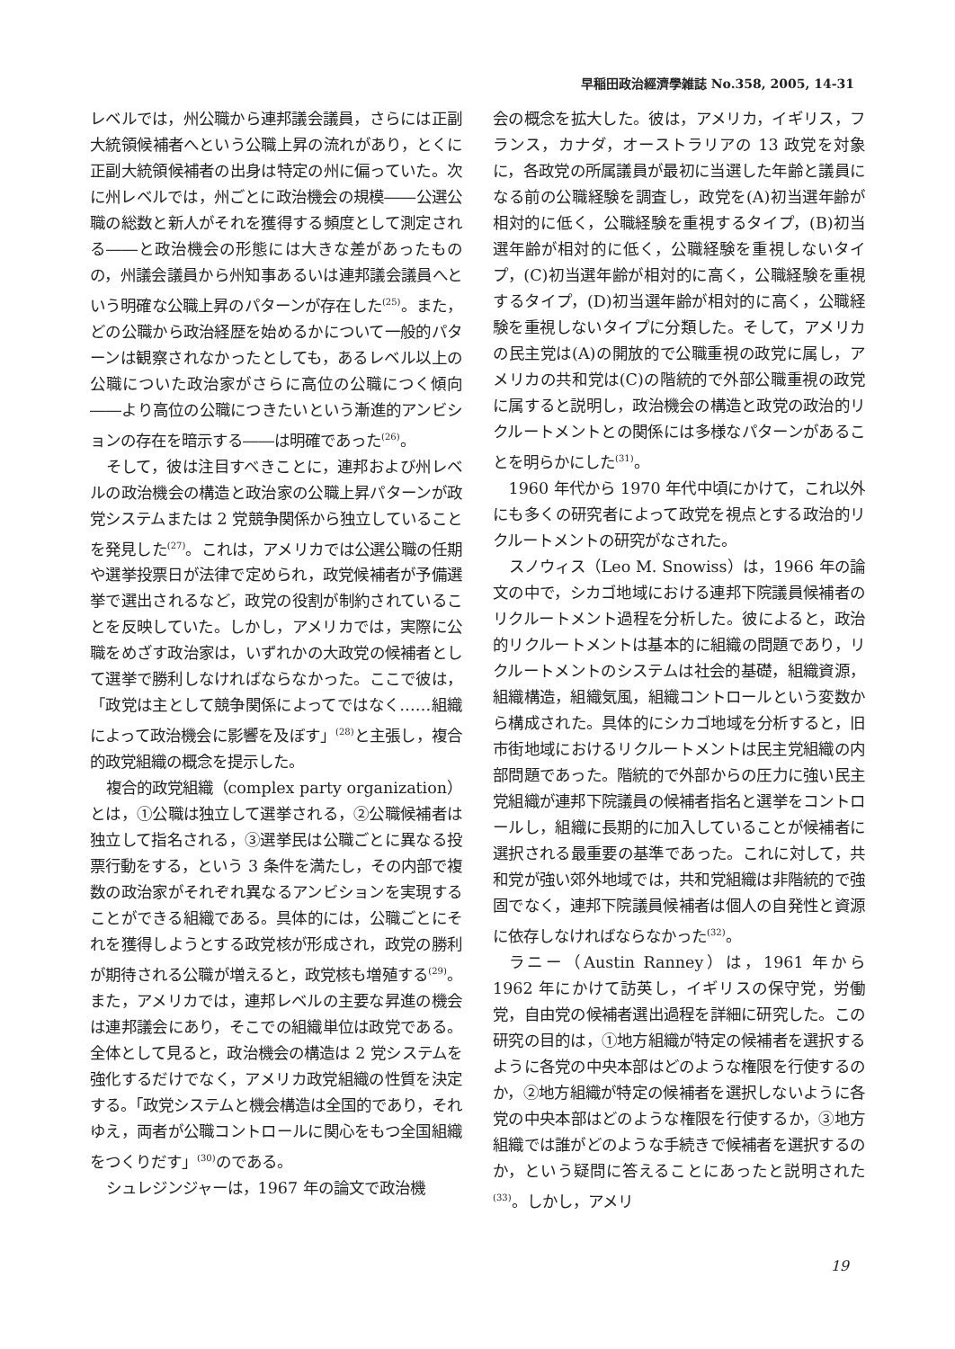早稲田政治經濟學雑誌 No.358, 2005, 14-31
レベルでは，州公職から連邦議会議員，さらには正副大統領候補者へという公職上昇の流れがあり，とくに正副大統領候補者の出身は特定の州に偏っていた。次に州レベルでは，州ごとに政治機会の規模――公選公職の総数と新人がそれを獲得する頻度として測定される――と政治機会の形態には大きな差があったものの，州議会議員から州知事あるいは連邦議会議員へという明確な公職上昇のパターンが存在した<sup>(25)</sup>。また，どの公職から政治経歴を始めるかについて一般的パターンは観察されなかったとしても，あるレベル以上の公職についた政治家がさらに高位の公職につく傾向――より高位の公職につきたいという漸進的アンビションの存在を暗示する――は明確であった<sup>(26)</sup>。
そして，彼は注目すべきことに，連邦および州レベルの政治機会の構造と政治家の公職上昇パターンが政党システムまたは 2 党競争関係から独立していることを発見した<sup>(27)</sup>。これは，アメリカでは公選公職の任期や選挙投票日が法律で定められ，政党候補者が予備選挙で選出されるなど，政党の役割が制約されていることを反映していた。しかし，アメリカでは，実際に公職をめざす政治家は，いずれかの大政党の候補者として選挙で勝利しなければならなかった。ここで彼は，「政党は主として競争関係によってではなく……組織によって政治機会に影響を及ぼす」<sup>(28)</sup>と主張し，複合的政党組織の概念を提示した。
複合的政党組織（complex party organization）とは，①公職は独立して選挙される，②公職候補者は独立して指名される，③選挙民は公職ごとに異なる投票行動をする，という 3 条件を満たし，その内部で複数の政治家がそれぞれ異なるアンビションを実現することができる組織である。具体的には，公職ごとにそれを獲得しようとする政党核が形成され，政党の勝利が期待される公職が増えると，政党核も増殖する<sup>(29)</sup>。また，アメリカでは，連邦レベルの主要な昇進の機会は連邦議会にあり，そこでの組織単位は政党である。全体として見ると，政治機会の構造は 2 党システムを強化するだけでなく，アメリカ政党組織の性質を決定する。「政党システムと機会構造は全国的であり，それゆえ，両者が公職コントロールに関心をもつ全国組織をつくりだす」<sup>(30)</sup>のである。
シュレジンジャーは，1967 年の論文で政治機
会の概念を拡大した。彼は，アメリカ，イギリス，フランス，カナダ，オーストラリアの 13 政党を対象に，各政党の所属議員が最初に当選した年齢と議員になる前の公職経験を調査し，政党を(A)初当選年齢が相対的に低く，公職経験を重視するタイプ，(B)初当選年齢が相対的に低く，公職経験を重視しないタイプ，(C)初当選年齢が相対的に高く，公職経験を重視するタイプ，(D)初当選年齢が相対的に高く，公職経験を重視しないタイプに分類した。そして，アメリカの民主党は(A)の開放的で公職重視の政党に属し，アメリカの共和党は(C)の階統的で外部公職重視の政党に属すると説明し，政治機会の構造と政党の政治的リクルートメントとの関係には多様なパターンがあることを明らかにした<sup>(31)</sup>。
1960 年代から 1970 年代中頃にかけて，これ以外にも多くの研究者によって政党を視点とする政治的リクルートメントの研究がなされた。
スノウィス（Leo M. Snowiss）は，1966 年の論文の中で，シカゴ地域における連邦下院議員候補者のリクルートメント過程を分析した。彼によると，政治的リクルートメントは基本的に組織の問題であり，リクルートメントのシステムは社会的基礎，組織資源，組織構造，組織気風，組織コントロールという変数から構成された。具体的にシカゴ地域を分析すると，旧市街地域におけるリクルートメントは民主党組織の内部問題であった。階統的で外部からの圧力に強い民主党組織が連邦下院議員の候補者指名と選挙をコントロールし，組織に長期的に加入していることが候補者に選択される最重要の基準であった。これに対して，共和党が強い郊外地域では，共和党組織は非階統的で強固でなく，連邦下院議員候補者は個人の自発性と資源に依存しなければならなかった<sup>(32)</sup>。
ラニー（Austin Ranney）は，1961 年から 1962 年にかけて訪英し，イギリスの保守党，労働党，自由党の候補者選出過程を詳細に研究した。この研究の目的は，①地方組織が特定の候補者を選択するように各党の中央本部はどのような権限を行使するのか，②地方組織が特定の候補者を選択しないように各党の中央本部はどのような権限を行使するか，③地方組織では誰がどのような手続きで候補者を選択するのか，という疑問に答えることにあったと説明された<sup>(33)</sup>。しかし，アメリ
19